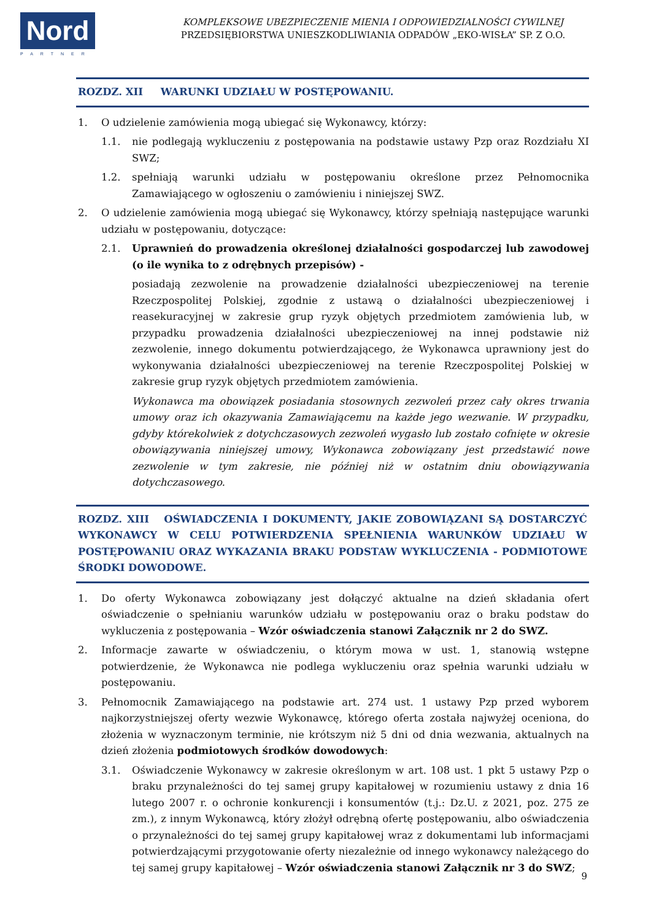Nord
PARTNER
KOMPLEKSOWE UBEZPIECZENIE MIENIA I ODPOWIEDZIALNOŚCI CYWILNEJ
PRZEDSIĘBIORSTWA UNIESZKODLIWIANIA ODPADÓW „EKO-WISŁA” SP. Z O.O.
ROZDZ. XII WARUNKI UDZIAŁU W POSTĘPOWANIU.
1. O udzielenie zamówienia mogą ubiegać się Wykonawcy, którzy:
1.1. nie podlegają wykluczeniu z postępowania na podstawie ustawy Pzp oraz Rozdziału XI SWZ;
1.2. spełniają warunki udziału w postępowaniu określone przez Pełnomocnika Zamawiającego w ogłoszeniu o zamówieniu i niniejszej SWZ.
2. O udzielenie zamówienia mogą ubiegać się Wykonawcy, którzy spełniają następujące warunki udziału w postępowaniu, dotyczące:
2.1. Uprawnień do prowadzenia określonej działalności gospodarczej lub zawodowej (o ile wynika to z odrębnych przepisów) -
posiadają zezwolenie na prowadzenie działalności ubezpieczeniowej na terenie Rzeczpospolitej Polskiej, zgodnie z ustawą o działalności ubezpieczeniowej i reasekuracyjnej w zakresie grup ryzyk objętych przedmiotem zamówienia lub, w przypadku prowadzenia działalności ubezpieczeniowej na innej podstawie niż zezwolenie, innego dokumentu potwierdzającego, że Wykonawca uprawniony jest do wykonywania działalności ubezpieczeniowej na terenie Rzeczpospolitej Polskiej w zakresie grup ryzyk objętych przedmiotem zamówienia.
Wykonawca ma obowiązek posiadania stosownych zezwoleń przez cały okres trwania umowy oraz ich okazywania Zamawiającemu na każde jego wezwanie. W przypadku, gdyby którekolwiek z dotychczasowych zezwoleń wygasło lub zostało cofnięte w okresie obowiązywania niniejszej umowy, Wykonawca zobowiązany jest przedstawić nowe zezwolenie w tym zakresie, nie później niż w ostatnim dniu obowiązywania dotychczasowego.
ROZDZ. XIII OŚWIADCZENIA I DOKUMENTY, JAKIE ZOBOWIĄZANI SĄ DOSTARCZYĆ WYKONAWCY W CELU POTWIERDZENIA SPEŁNIENIA WARUNKÓW UDZIAŁU W POSTĘPOWANIU ORAZ WYKAZANIA BRAKU PODSTAW WYKLUCZENIA - PODMIOTOWE ŚRODKI DOWODOWE.
1. Do oferty Wykonawca zobowiązany jest dołączyć aktualne na dzień składania ofert oświadczenie o spełnianiu warunków udziału w postępowaniu oraz o braku podstaw do wykluczenia z postępowania – Wzór oświadczenia stanowi Załącznik nr 2 do SWZ.
2. Informacje zawarte w oświadczeniu, o którym mowa w ust. 1, stanowią wstępne potwierdzenie, że Wykonawca nie podlega wykluczeniu oraz spełnia warunki udziału w postępowaniu.
3. Pełnomocnik Zamawiającego na podstawie art. 274 ust. 1 ustawy Pzp przed wyborem najkorzystniejszej oferty wezwie Wykonawcę, którego oferta została najwyżej oceniona, do złożenia w wyznaczonym terminie, nie krótszym niż 5 dni od dnia wezwania, aktualnych na dzień złożenia podmiotowych środków dowodowych:
3.1. Oświadczenie Wykonawcy w zakresie określonym w art. 108 ust. 1 pkt 5 ustawy Pzp o braku przynależności do tej samej grupy kapitałowej w rozumieniu ustawy z dnia 16 lutego 2007 r. o ochronie konkurencji i konsumentów (t.j.: Dz.U. z 2021, poz. 275 ze zm.), z innym Wykonawcą, który złożył odrębną ofertę postępowaniu, albo oświadczenia o przynależności do tej samej grupy kapitałowej wraz z dokumentami lub informacjami potwierdzającymi przygotowanie oferty niezależnie od innego wykonawcy należącego do tej samej grupy kapitałowej – Wzór oświadczenia stanowi Załącznik nr 3 do SWZ;
9